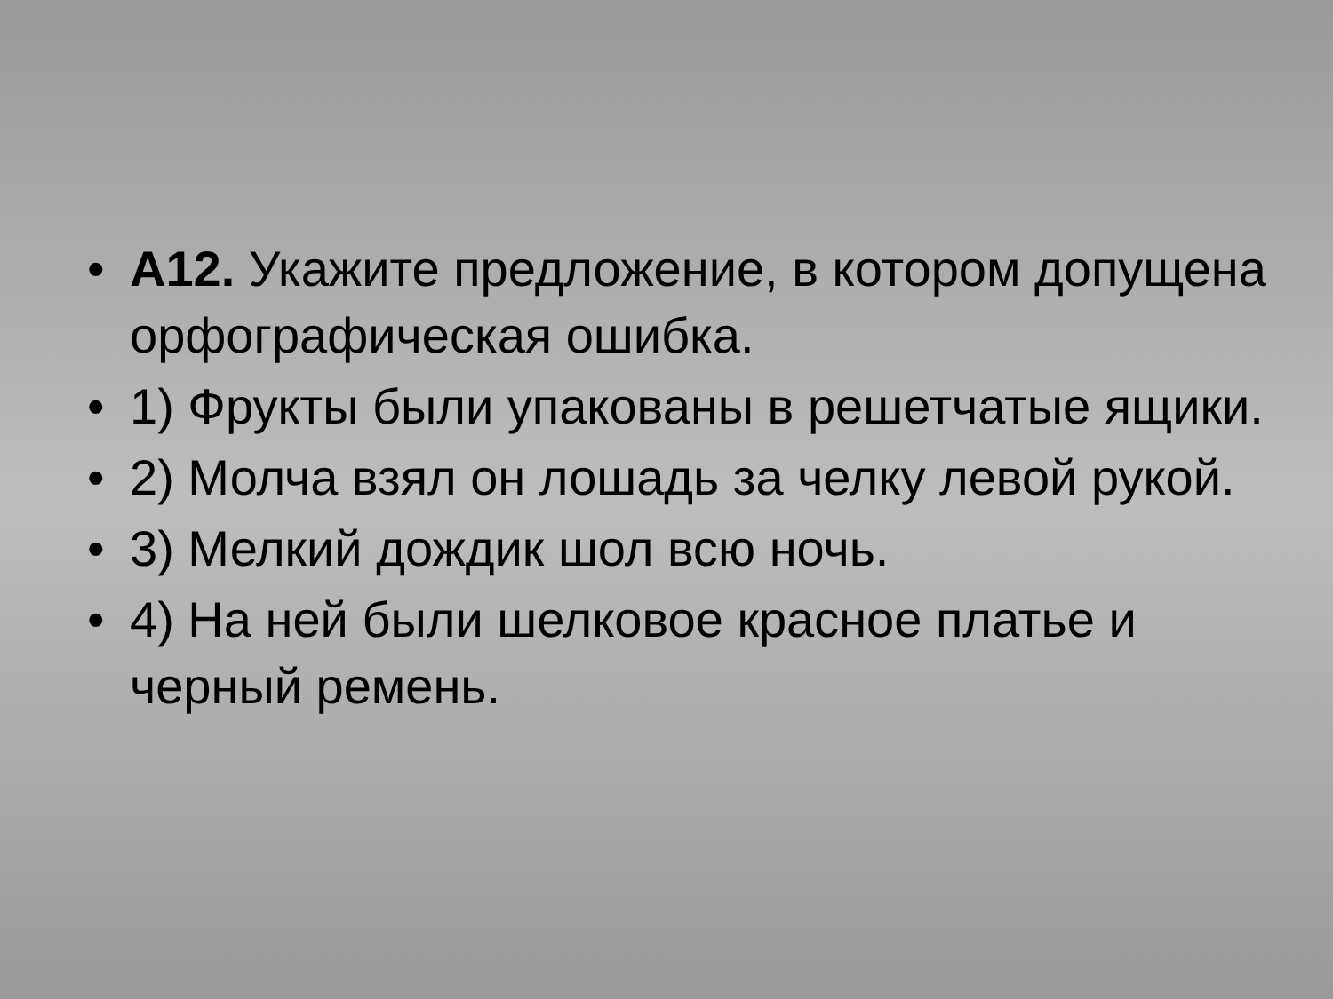• А12. Укажите предложение, в котором допущена орфографическая ошибка.
• 1) Фрукты были упакованы в решетчатые ящики.
• 2) Молча взял он лошадь за челку левой рукой.
• 3) Мелкий дождик шол всю ночь.
• 4) На ней были шелковое красное платье и черный ремень.